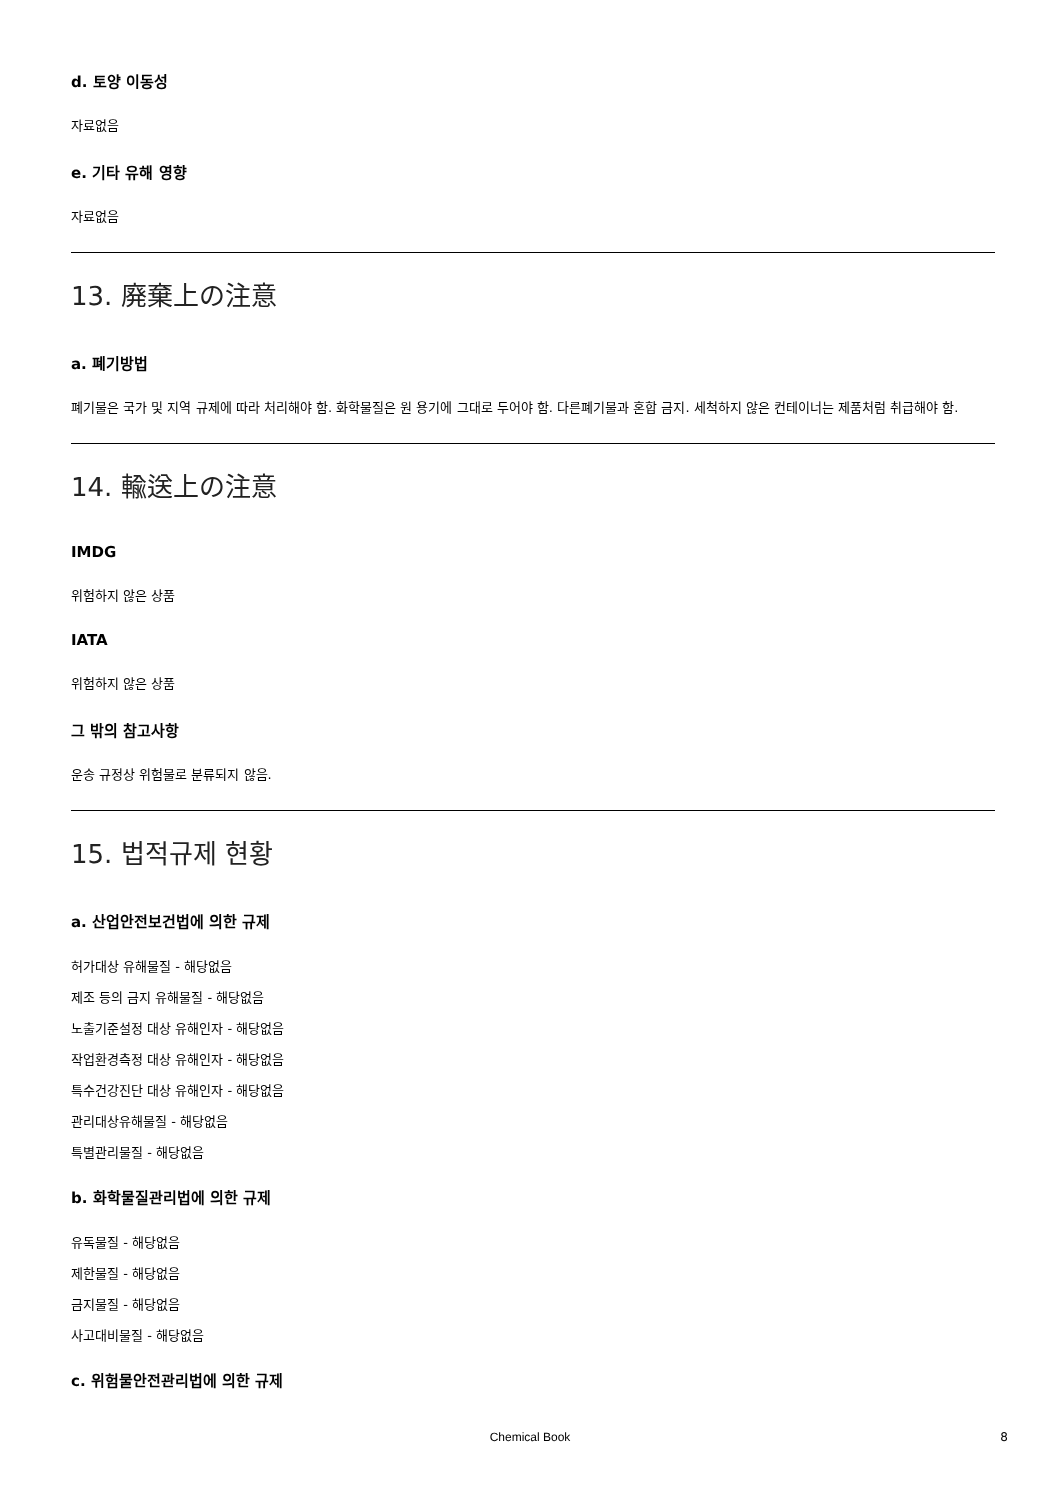d. 토양 이동성
자료없음
e. 기타 유해 영향
자료없음
13. 廃棄上の注意
a. 폐기방법
폐기물은 국가 및 지역 규제에 따라 처리해야 함. 화학물질은 원 용기에 그대로 두어야 함. 다른폐기물과 혼합 금지. 세척하지 않은 컨테이너는 제품처럼 취급해야 함.
14. 輸送上の注意
IMDG
위험하지 않은 상품
IATA
위험하지 않은 상품
그 밖의 참고사항
운송 규정상 위험물로 분류되지 않음.
15. 법적규제 현황
a. 산업안전보건법에 의한 규제
허가대상 유해물질 - 해당없음
제조 등의 금지 유해물질 - 해당없음
노출기준설정 대상 유해인자 - 해당없음
작업환경측정 대상 유해인자 - 해당없음
특수건강진단 대상 유해인자 - 해당없음
관리대상유해물질 - 해당없음
특별관리물질 - 해당없음
b. 화학물질관리법에 의한 규제
유독물질 - 해당없음
제한물질 - 해당없음
금지물질 - 해당없음
사고대비물질 - 해당없음
c. 위험물안전관리법에 의한 규제
Chemical Book 8